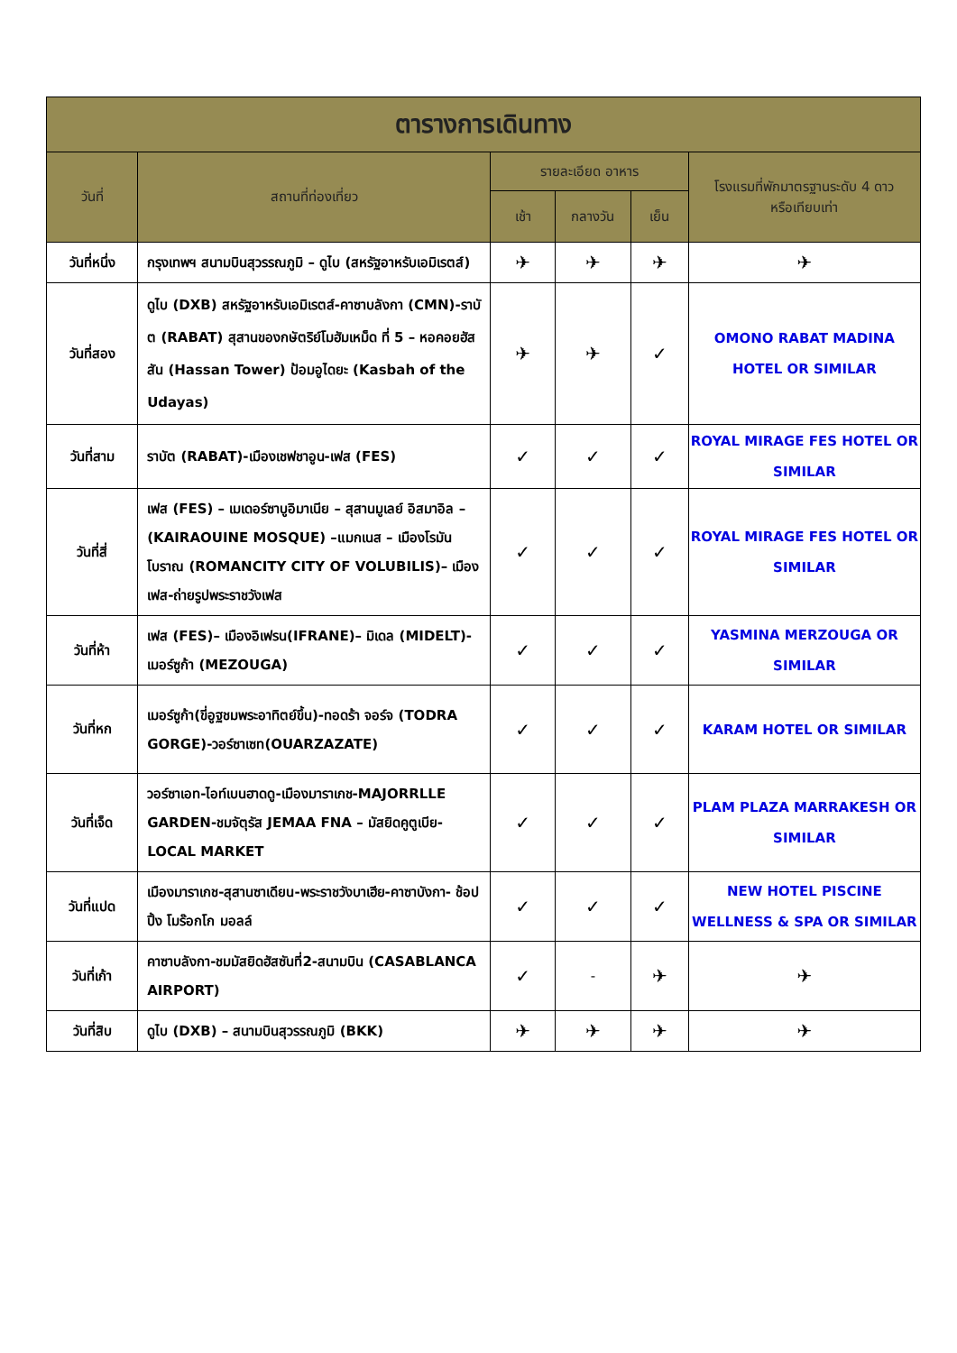| ตารางการเดินทาง | | | | | |
| --- | --- | --- | --- | --- | --- |
| วันที่ | สถานที่ท่องเที่ยว | รายละเอียด อาหาร | | | โรงแรมที่พักมาตรฐานระดับ 4 ดาว หรือเทียบเท่า |
| | | เช้า | กลางวัน | เย็น | |
| วันที่หนึ่ง | กรุงเทพฯ สนามบินสุวรรณภูมิ – ดูไบ (สหรัฐอาหรับเอมิเรตส์) | ✈ | ✈ | ✈ | ✈ |
| วันที่สอง | ดูไบ (DXB) สหรัฐอาหรับเอมิเรตส์-คาซาบลังกา (CMN)-ราบัต (RABAT) สุสานของกษัตริย์โมฮัมเหม็ด ที่ 5 – หอคอยฮัสสัน (Hassan Tower) ป้อมอูไดยะ (Kasbah of the Udayas) | ✈ | ✈ | ✓ | OMONO RABAT MADINA HOTEL OR SIMILAR |
| วันที่สาม | ราบัต (RABAT)-เมืองเชฟชาอูน-เฟส (FES) | ✓ | ✓ | ✓ | ROYAL MIRAGE FES HOTEL OR SIMILAR |
| วันที่สี่ | เฟส (FES) – เมเดอร์ซาบูอิมาเนีย – สุสานมูเลย์ อิสมาอิล –(KAIRAOUINE MOSQUE) –แมกเนส – เมืองโรมันโบราณ (ROMANCITY CITY OF VOLUBILIS)– เมืองเฟส-ถ่ายรูปพระราชวังเฟส | ✓ | ✓ | ✓ | ROYAL MIRAGE FES HOTEL OR SIMILAR |
| วันที่ห้า | เฟส (FES)– เมืองอิเฟรน(IFRANE)– มิเดล (MIDELT)-เมอร์ซูก้า (MEZOUGA) | ✓ | ✓ | ✓ | YASMINA MERZOUGA OR SIMILAR |
| วันที่หก | เมอร์ซูก้า(ขี่อูฐชมพระอาทิตย์ขึ้น)-ทอดร้า จอร์จ (TODRA GORGE)-วอร์ซาเซท(OUARZAZATE) | ✓ | ✓ | ✓ | KARAM HOTEL OR SIMILAR |
| วันที่เจ็ด | วอร์ซาเอท-ไอท์เบนฮาดดู-เมืองมาราเกช-MAJORRLLE GARDEN-ชมจัตุรัส JEMAA FNA – มัสยิดคูตูเบีย-LOCAL MARKET | ✓ | ✓ | ✓ | PLAM PLAZA MARRAKESH OR SIMILAR |
| วันที่แปด | เมืองมาราเกช-สุสานซาเดียน-พระราชวังบาเฮีย-คาซาบังกา- ช้อปปิ้ง โมร๊อกโก มอลล์ | ✓ | ✓ | ✓ | NEW HOTEL PISCINE WELLNESS & SPA OR SIMILAR |
| วันที่เก้า | คาซาบลังกา-ชมมัสยิดฮัสซันที่2-สนามบิน (CASABLANCA AIRPORT) | ✓ | - | ✈ | ✈ |
| วันที่สิบ | ดูไบ (DXB) – สนามบินสุวรรณภูมิ (BKK) | ✈ | ✈ | ✈ | ✈ |